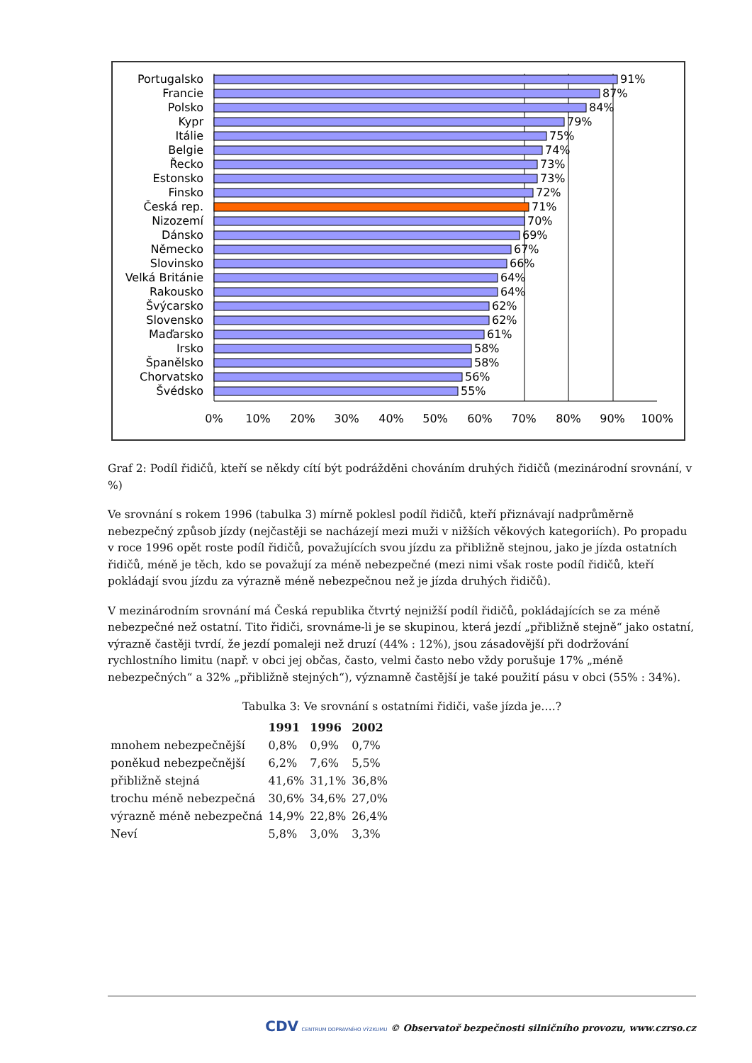Portugalsko
Francie
Polsko
Kypr
Itálie
Belgie
Řecko
Estonsko
Finsko
Česká rep.
Nizozemí
Dánsko
Německo
Slovinsko
Velká Británie
Rakousko
Švýcarsko
Slovensko
Maďarsko
Irsko
Španělsko
Chorvatsko
Švédsko
91%
87%
84%
79%
75%
74%
73%
73%
72%
71%
70%
69%
67%
66%
64%
64%
62%
62%
61%
58%
58%
56%
55%
0%
10%
20%
30%
40%
50%
60%
70%
80%
90%
100%
Graf 2: Podíl řidičů, kteří se někdy cítí být podrážděni chováním druhých řidičů (mezinárodní srovnání, v %)
Ve srovnání s rokem 1996 (tabulka 3) mírně poklesl podíl řidičů, kteří přiznávají nadprůměrně nebezpečný způsob jízdy (nejčastěji se nacházejí mezi muži v nižších věkových kategoriích). Po propadu v roce 1996 opět roste podíl řidičů, považujících svou jízdu za přibližně stejnou, jako je jízda ostatních řidičů, méně je těch, kdo se považují za méně nebezpečné (mezi nimi však roste podíl řidičů, kteří pokládají svou jízdu za výrazně méně nebezpečnou než je jízda druhých řidičů).
V mezinárodním srovnání má Česká republika čtvrtý nejnižší podíl řidičů, pokládajících se za méně nebezpečné než ostatní. Tito řidiči, srovnáme-li je se skupinou, která jezdí „přibližně stejně“ jako ostatní, výrazně častěji tvrdí, že jezdí pomaleji než druzí (44% : 12%), jsou zásadovější při dodržování rychlostního limitu (např. v obci jej občas, často, velmi často nebo vždy porušuje 17% „méně nebezpečných“ a 32% „přibližně stejných“), významně častější je také použití pásu v obci (55% : 34%).
Tabulka 3: Ve srovnání s ostatními řidiči, vaše jízda je….?
| | 1991 | 1996 | 2002 |
| --- | --- | --- | --- |
| mnohem nebezpečnější | 0,8% | 0,9% | 0,7% |
| poněkud nebezpečnější | 6,2% | 7,6% | 5,5% |
| přibližně stejná | 41,6% | 31,1% | 36,8% |
| trochu méně nebezpečná | 30,6% | 34,6% | 27,0% |
| výrazně méně nebezpečná | 14,9% | 22,8% | 26,4% |
| Neví | 5,8% | 3,0% | 3,3% |
CDV CENTRUM DOPRAVNÍHO VÝZKUMU © Observatoř bezpečnosti silničního provozu, www.czrso.cz